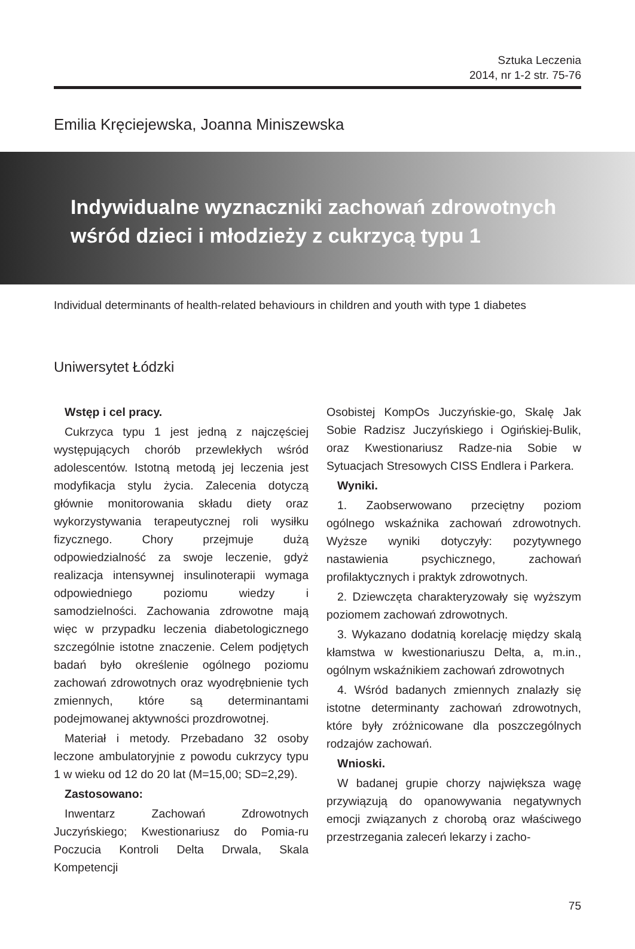Sztuka Leczenia
2014, nr 1-2 str. 75-76
Emilia Kręciejewska, Joanna Miniszewska
Indywidualne wyznaczniki zachowań zdrowotnych wśród dzieci i młodzieży z cukrzycą typu 1
Individual determinants of health-related behaviours in children and youth with type 1 diabetes
Uniwersytet Łódzki
Wstęp i cel pracy.
Cukrzyca typu 1 jest jedną z najczęściej występujących chorób przewlekłych wśród adolescentów. Istotną metodą jej leczenia jest modyfikacja stylu życia. Zalecenia dotyczą głównie monitorowania składu diety oraz wykorzystywania terapeutycznej roli wysiłku fizycznego. Chory przejmuje dużą odpowiedzialność za swoje leczenie, gdyż realizacja intensywnej insulinoterapii wymaga odpowiedniego poziomu wiedzy i samodzielności. Zachowania zdrowotne mają więc w przypadku leczenia diabetologicznego szczególnie istotne znaczenie. Celem podjętych badań było określenie ogólnego poziomu zachowań zdrowotnych oraz wyodrębnienie tych zmiennych, które są determinantami podejmowanej aktywności prozdrowotnej.
Materiał i metody. Przebadano 32 osoby leczone ambulatoryjnie z powodu cukrzycy typu 1 w wieku od 12 do 20 lat (M=15,00; SD=2,29).
Zastosowano:
Inwentarz Zachowań Zdrowotnych Juczyńskiego; Kwestionariusz do Pomia-ru Poczucia Kontroli Delta Drwala, Skala Kompetencji
Osobistej KompOs Juczyńskie-go, Skalę Jak Sobie Radzisz Juczyńskiego i Ogińskiej-Bulik, oraz Kwestionariusz Radze-nia Sobie w Sytuacjach Stresowych CISS Endlera i Parkera.
Wyniki.
1. Zaobserwowano przeciętny poziom ogólnego wskaźnika zachowań zdrowotnych. Wyższe wyniki dotyczyły: pozytywnego nastawienia psychicznego, zachowań profilaktycznych i praktyk zdrowotnych.
2. Dziewczęta charakteryzowały się wyższym poziomem zachowań zdrowotnych.
3. Wykazano dodatnią korelację między skalą kłamstwa w kwestionariuszu Delta, a, m.in., ogólnym wskaźnikiem zachowań zdrowotnych
4. Wśród badanych zmiennych znalazły się istotne determinanty zachowań zdrowotnych, które były zróżnicowane dla poszczególnych rodzajów zachowań.
Wnioski.
W badanej grupie chorzy największa wagę przywiązują do opanowywania negatywnych emocji związanych z chorobą oraz właściwego przestrzegania zaleceń lekarzy i zacho-
75